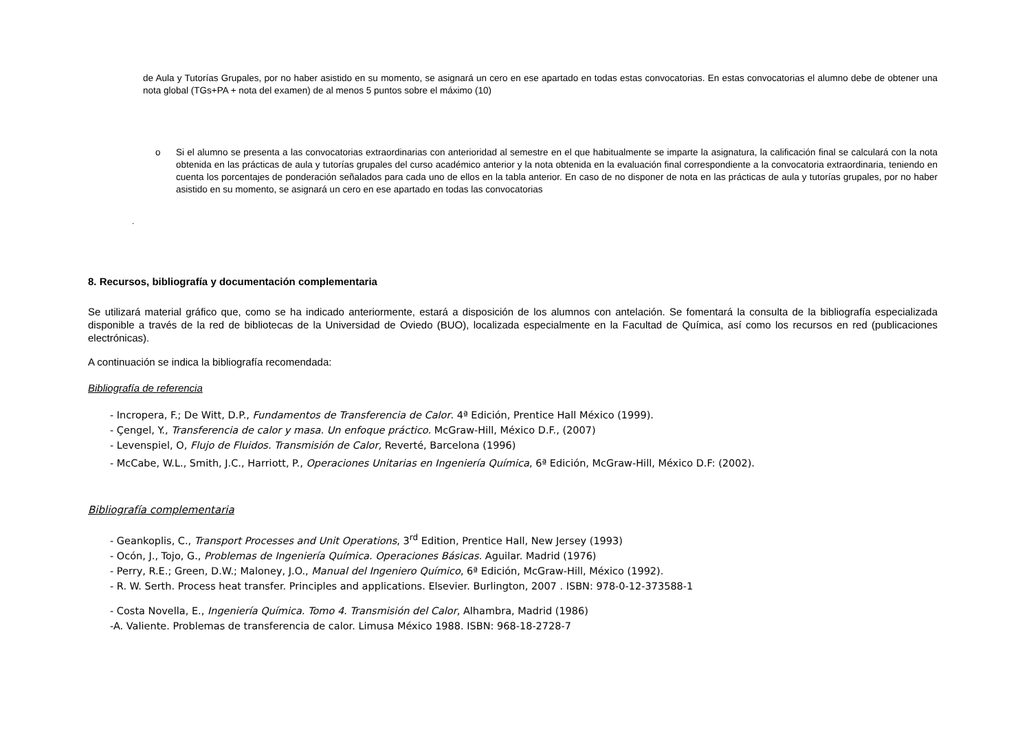de Aula y Tutorías Grupales, por no haber asistido en su momento, se asignará un cero en ese apartado en todas estas convocatorias. En estas convocatorias el alumno debe de obtener una nota global (TGs+PA + nota del examen) de al menos 5 puntos sobre el máximo (10)
o Si el alumno se presenta a las convocatorias extraordinarias con anterioridad al semestre en el que habitualmente se imparte la asignatura, la calificación final se calculará con la nota obtenida en las prácticas de aula y tutorías grupales del curso académico anterior y la nota obtenida en la evaluación final correspondiente a la convocatoria extraordinaria, teniendo en cuenta los porcentajes de ponderación señalados para cada uno de ellos en la tabla anterior. En caso de no disponer de nota en las prácticas de aula y tutorías grupales, por no haber asistido en su momento, se asignará un cero en ese apartado en todas las convocatorias
.
8. Recursos, bibliografía y documentación complementaria
Se utilizará material gráfico que, como se ha indicado anteriormente, estará a disposición de los alumnos con antelación. Se fomentará la consulta de la bibliografía especializada disponible a través de la red de bibliotecas de la Universidad de Oviedo (BUO), localizada especialmente en la Facultad de Química, así como los recursos en red (publicaciones electrónicas).
A continuación se indica la bibliografía recomendada:
Bibliografía de referencia
- Incropera, F.; De Witt, D.P., Fundamentos de Transferencia de Calor. 4ª Edición, Prentice Hall México (1999).
- Çengel, Y., Transferencia de calor y masa. Un enfoque práctico. McGraw-Hill, México D.F., (2007)
- Levenspiel, O, Flujo de Fluidos. Transmisión de Calor, Reverté, Barcelona (1996)
- McCabe, W.L., Smith, J.C., Harriott, P., Operaciones Unitarias en Ingeniería Química, 6ª Edición, McGraw-Hill, México D.F: (2002).
Bibliografía complementaria
- Geankoplis, C., Transport Processes and Unit Operations, 3<sup>rd</sup> Edition, Prentice Hall, New Jersey (1993)
- Ocón, J., Tojo, G., Problemas de Ingeniería Química. Operaciones Básicas. Aguilar. Madrid (1976)
- Perry, R.E.; Green, D.W.; Maloney, J.O., Manual del Ingeniero Químico, 6ª Edición, McGraw-Hill, México (1992).
- R. W. Serth. Process heat transfer. Principles and applications. Elsevier. Burlington, 2007 . ISBN: 978-0-12-373588-1
- Costa Novella, E., Ingeniería Química. Tomo 4. Transmisión del Calor, Alhambra, Madrid (1986)
-A. Valiente. Problemas de transferencia de calor. Limusa México 1988. ISBN: 968-18-2728-7